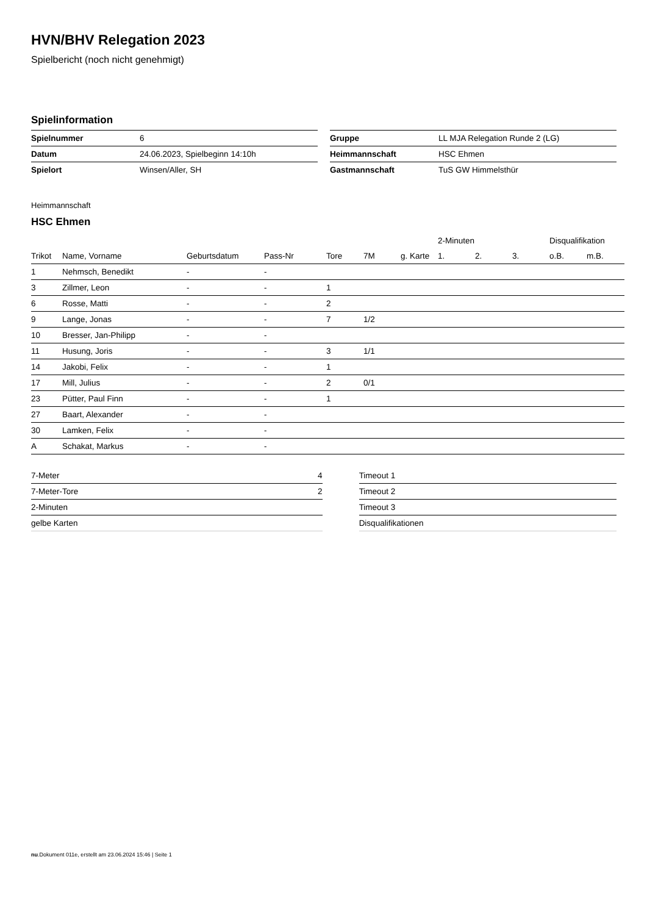HVN/BHV Relegation 2023
Spielbericht (noch nicht genehmigt)
Spielinformation
| Spielnummer | 6 |
| Datum | 24.06.2023, Spielbeginn 14:10h |
| Spielort | Winsen/Aller, SH |
| Gruppe | LL MJA Relegation Runde 2 (LG) |
| Heimmannschaft | HSC Ehmen |
| Gastmannschaft | TuS GW Himmelsthür |
Heimmannschaft
HSC Ehmen
| | | | | | | | 2-Minuten | | | Disqualifikation | |
| --- | --- | --- | --- | --- | --- | --- | --- | --- | --- | --- | --- |
| Trikot | Name, Vorname | Geburtsdatum | Pass-Nr | Tore | 7M | g. Karte | 1. | 2. | 3. | o.B. | m.B. |
| 1 | Nehmsch, Benedikt | - | - | | | | | | | | |
| 3 | Zillmer, Leon | - | - | 1 | | | | | | | |
| 6 | Rosse, Matti | - | - | 2 | | | | | | | |
| 9 | Lange, Jonas | - | - | 7 | 1/2 | | | | | | |
| 10 | Bresser, Jan-Philipp | - | - | | | | | | | | |
| 11 | Husung, Joris | - | - | 3 | 1/1 | | | | | | |
| 14 | Jakobi, Felix | - | - | 1 | | | | | | | |
| 17 | Mill, Julius | - | - | 2 | 0/1 | | | | | | |
| 23 | Pütter, Paul Finn | - | - | 1 | | | | | | | |
| 27 | Baart, Alexander | - | - | | | | | | | | |
| 30 | Lamken, Felix | - | - | | | | | | | | |
| A | Schakat, Markus | - | - | | | | | | | | |
| 7-Meter | 4 |
| 7-Meter-Tore | 2 |
| 2-Minuten | |
| gelbe Karten | |
| Timeout 1 |
| Timeout 2 |
| Timeout 3 |
| Disqualifikationen |
nu.Dokument 011e, erstellt am 23.06.2024 15:46 | Seite 1